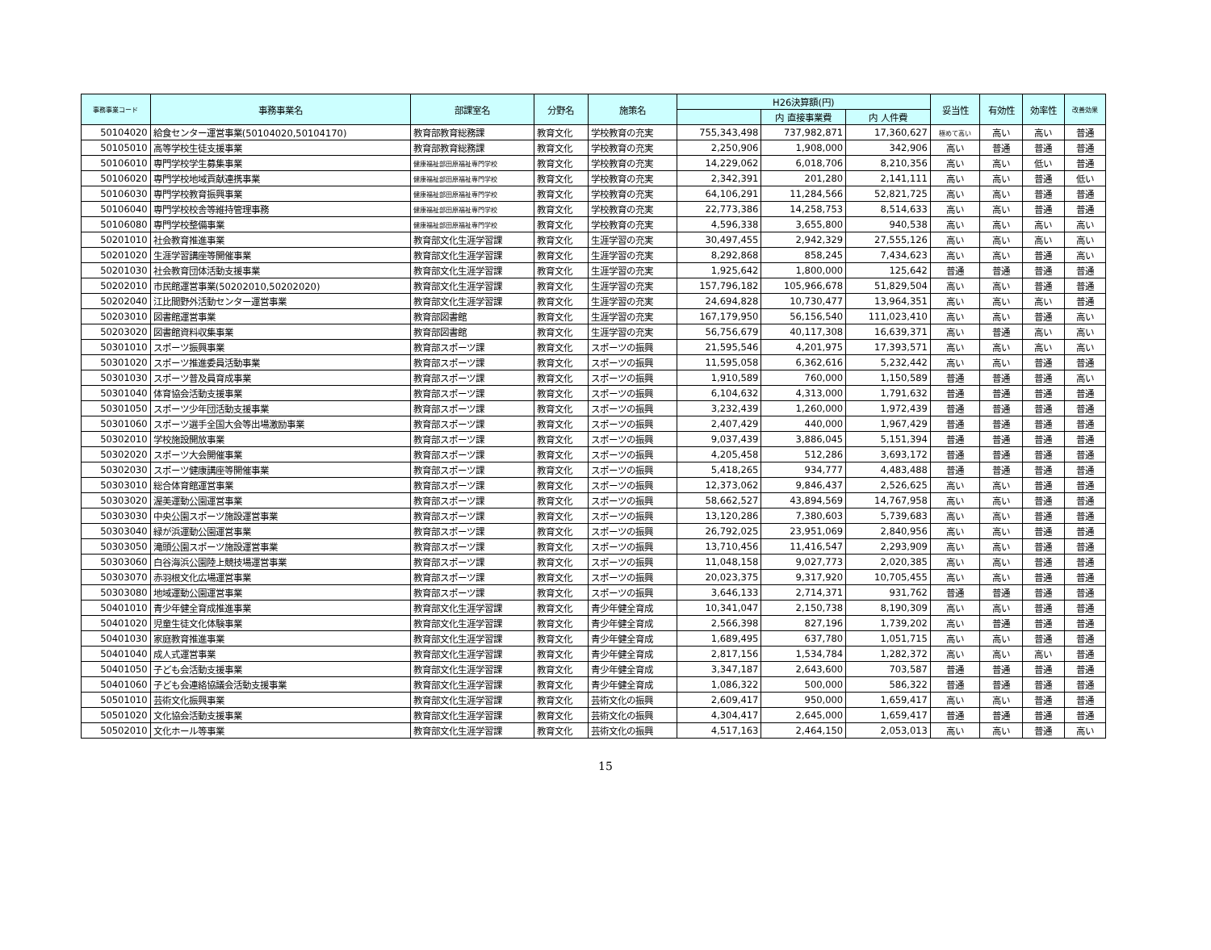| 事務事業コード | 事務事業名 | 部課室名 | 分野名 | 施策名 | H26決算額(円) | | | 妥当性 | 有効性 | 効率性 | 改善効果 |
| --- | --- | --- | --- | --- | --- | --- | --- | --- | --- | --- | --- |
| | | | | | | 内 直接事業費 | 内 人件費 | | | | |
| 50104020 | 給食センター運営事業(50104020,50104170) | 教育部教育総務課 | 教育文化 | 学校教育の充実 | 755,343,498 | 737,982,871 | 17,360,627 | 極めて高い | 高い | 高い | 普通 |
| 50105010 | 高等学校生徒支援事業 | 教育部教育総務課 | 教育文化 | 学校教育の充実 | 2,250,906 | 1,908,000 | 342,906 | 高い | 普通 | 普通 | 普通 |
| 50106010 | 専門学校学生募集事業 | 健康福祉部田原福祉専門学校 | 教育文化 | 学校教育の充実 | 14,229,062 | 6,018,706 | 8,210,356 | 高い | 高い | 低い | 普通 |
| 50106020 | 専門学校地域貢献連携事業 | 健康福祉部田原福祉専門学校 | 教育文化 | 学校教育の充実 | 2,342,391 | 201,280 | 2,141,111 | 高い | 高い | 普通 | 低い |
| 50106030 | 専門学校教育振興事業 | 健康福祉部田原福祉専門学校 | 教育文化 | 学校教育の充実 | 64,106,291 | 11,284,566 | 52,821,725 | 高い | 高い | 普通 | 普通 |
| 50106040 | 専門学校校舎等維持管理事務 | 健康福祉部田原福祉専門学校 | 教育文化 | 学校教育の充実 | 22,773,386 | 14,258,753 | 8,514,633 | 高い | 高い | 普通 | 普通 |
| 50106080 | 専門学校整備事業 | 健康福祉部田原福祉専門学校 | 教育文化 | 学校教育の充実 | 4,596,338 | 3,655,800 | 940,538 | 高い | 高い | 高い | 高い |
| 50201010 | 社会教育推進事業 | 教育部文化生涯学習課 | 教育文化 | 生涯学習の充実 | 30,497,455 | 2,942,329 | 27,555,126 | 高い | 高い | 高い | 高い |
| 50201020 | 生涯学習講座等開催事業 | 教育部文化生涯学習課 | 教育文化 | 生涯学習の充実 | 8,292,868 | 858,245 | 7,434,623 | 高い | 高い | 普通 | 高い |
| 50201030 | 社会教育団体活動支援事業 | 教育部文化生涯学習課 | 教育文化 | 生涯学習の充実 | 1,925,642 | 1,800,000 | 125,642 | 普通 | 普通 | 普通 | 普通 |
| 50202010 | 市民館運営事業(50202010,50202020) | 教育部文化生涯学習課 | 教育文化 | 生涯学習の充実 | 157,796,182 | 105,966,678 | 51,829,504 | 高い | 高い | 普通 | 普通 |
| 50202040 | 江比間野外活動センター運営事業 | 教育部文化生涯学習課 | 教育文化 | 生涯学習の充実 | 24,694,828 | 10,730,477 | 13,964,351 | 高い | 高い | 高い | 普通 |
| 50203010 | 図書館運営事業 | 教育部図書館 | 教育文化 | 生涯学習の充実 | 167,179,950 | 56,156,540 | 111,023,410 | 高い | 高い | 普通 | 高い |
| 50203020 | 図書館資料収集事業 | 教育部図書館 | 教育文化 | 生涯学習の充実 | 56,756,679 | 40,117,308 | 16,639,371 | 高い | 普通 | 高い | 高い |
| 50301010 | スポーツ振興事業 | 教育部スポーツ課 | 教育文化 | スポーツの振興 | 21,595,546 | 4,201,975 | 17,393,571 | 高い | 高い | 高い | 高い |
| 50301020 | スポーツ推進委員活動事業 | 教育部スポーツ課 | 教育文化 | スポーツの振興 | 11,595,058 | 6,362,616 | 5,232,442 | 高い | 高い | 普通 | 普通 |
| 50301030 | スポーツ普及員育成事業 | 教育部スポーツ課 | 教育文化 | スポーツの振興 | 1,910,589 | 760,000 | 1,150,589 | 普通 | 普通 | 普通 | 高い |
| 50301040 | 体育協会活動支援事業 | 教育部スポーツ課 | 教育文化 | スポーツの振興 | 6,104,632 | 4,313,000 | 1,791,632 | 普通 | 普通 | 普通 | 普通 |
| 50301050 | スポーツ少年団活動支援事業 | 教育部スポーツ課 | 教育文化 | スポーツの振興 | 3,232,439 | 1,260,000 | 1,972,439 | 普通 | 普通 | 普通 | 普通 |
| 50301060 | スポーツ選手全国大会等出場激励事業 | 教育部スポーツ課 | 教育文化 | スポーツの振興 | 2,407,429 | 440,000 | 1,967,429 | 普通 | 普通 | 普通 | 普通 |
| 50302010 | 学校施設開放事業 | 教育部スポーツ課 | 教育文化 | スポーツの振興 | 9,037,439 | 3,886,045 | 5,151,394 | 普通 | 普通 | 普通 | 普通 |
| 50302020 | スポーツ大会開催事業 | 教育部スポーツ課 | 教育文化 | スポーツの振興 | 4,205,458 | 512,286 | 3,693,172 | 普通 | 普通 | 普通 | 普通 |
| 50302030 | スポーツ健康講座等開催事業 | 教育部スポーツ課 | 教育文化 | スポーツの振興 | 5,418,265 | 934,777 | 4,483,488 | 普通 | 普通 | 普通 | 普通 |
| 50303010 | 総合体育館運営事業 | 教育部スポーツ課 | 教育文化 | スポーツの振興 | 12,373,062 | 9,846,437 | 2,526,625 | 高い | 高い | 普通 | 普通 |
| 50303020 | 渥美運動公園運営事業 | 教育部スポーツ課 | 教育文化 | スポーツの振興 | 58,662,527 | 43,894,569 | 14,767,958 | 高い | 高い | 普通 | 普通 |
| 50303030 | 中央公園スポーツ施設運営事業 | 教育部スポーツ課 | 教育文化 | スポーツの振興 | 13,120,286 | 7,380,603 | 5,739,683 | 高い | 高い | 普通 | 普通 |
| 50303040 | 緑が浜運動公園運営事業 | 教育部スポーツ課 | 教育文化 | スポーツの振興 | 26,792,025 | 23,951,069 | 2,840,956 | 高い | 高い | 普通 | 普通 |
| 50303050 | 滝頭公園スポーツ施設運営事業 | 教育部スポーツ課 | 教育文化 | スポーツの振興 | 13,710,456 | 11,416,547 | 2,293,909 | 高い | 高い | 普通 | 普通 |
| 50303060 | 白谷海浜公園陸上競技場運営事業 | 教育部スポーツ課 | 教育文化 | スポーツの振興 | 11,048,158 | 9,027,773 | 2,020,385 | 高い | 高い | 普通 | 普通 |
| 50303070 | 赤羽根文化広場運営事業 | 教育部スポーツ課 | 教育文化 | スポーツの振興 | 20,023,375 | 9,317,920 | 10,705,455 | 高い | 高い | 普通 | 普通 |
| 50303080 | 地域運動公園運営事業 | 教育部スポーツ課 | 教育文化 | スポーツの振興 | 3,646,133 | 2,714,371 | 931,762 | 普通 | 普通 | 普通 | 普通 |
| 50401010 | 青少年健全育成推進事業 | 教育部文化生涯学習課 | 教育文化 | 青少年健全育成 | 10,341,047 | 2,150,738 | 8,190,309 | 高い | 高い | 普通 | 普通 |
| 50401020 | 児童生徒文化体験事業 | 教育部文化生涯学習課 | 教育文化 | 青少年健全育成 | 2,566,398 | 827,196 | 1,739,202 | 高い | 普通 | 普通 | 普通 |
| 50401030 | 家庭教育推進事業 | 教育部文化生涯学習課 | 教育文化 | 青少年健全育成 | 1,689,495 | 637,780 | 1,051,715 | 高い | 高い | 普通 | 普通 |
| 50401040 | 成人式運営事業 | 教育部文化生涯学習課 | 教育文化 | 青少年健全育成 | 2,817,156 | 1,534,784 | 1,282,372 | 高い | 高い | 高い | 普通 |
| 50401050 | 子ども会活動支援事業 | 教育部文化生涯学習課 | 教育文化 | 青少年健全育成 | 3,347,187 | 2,643,600 | 703,587 | 普通 | 普通 | 普通 | 普通 |
| 50401060 | 子ども会連絡協議会活動支援事業 | 教育部文化生涯学習課 | 教育文化 | 青少年健全育成 | 1,086,322 | 500,000 | 586,322 | 普通 | 普通 | 普通 | 普通 |
| 50501010 | 芸術文化振興事業 | 教育部文化生涯学習課 | 教育文化 | 芸術文化の振興 | 2,609,417 | 950,000 | 1,659,417 | 高い | 高い | 普通 | 普通 |
| 50501020 | 文化協会活動支援事業 | 教育部文化生涯学習課 | 教育文化 | 芸術文化の振興 | 4,304,417 | 2,645,000 | 1,659,417 | 普通 | 普通 | 普通 | 普通 |
| 50502010 | 文化ホール等事業 | 教育部文化生涯学習課 | 教育文化 | 芸術文化の振興 | 4,517,163 | 2,464,150 | 2,053,013 | 高い | 高い | 普通 | 高い |
15